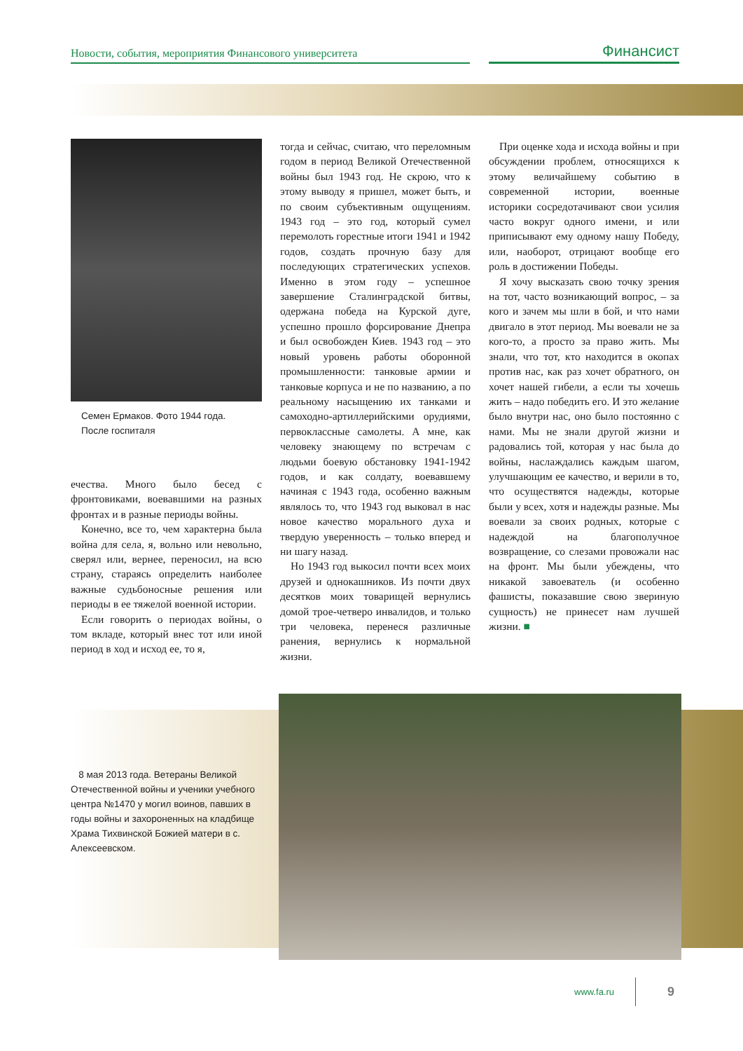Новости, события, мероприятия Финансового университета
Финансист
Семен Ермаков. Фото 1944 года.
После госпиталя
ечества. Много было бесед с фронтовиками, воевавшими на разных фронтах и в разные периоды войны.
Конечно, все то, чем характерна была война для села, я, вольно или невольно, сверял или, вернее, переносил, на всю страну, стараясь определить наиболее важные судьбоносные решения или периоды в ее тяжелой военной истории.
Если говорить о периодах войны, о том вкладе, который внес тот или иной период в ход и исход ее, то я,
тогда и сейчас, считаю, что переломным годом в период Великой Отечественной войны был 1943 год. Не скрою, что к этому выводу я пришел, может быть, и по своим субъективным ощущениям. 1943 год – это год, который сумел перемолоть горестные итоги 1941 и 1942 годов, создать прочную базу для последующих стратегических успехов. Именно в этом году – успешное завершение Сталинградской битвы, одержана победа на Курской дуге, успешно прошло форсирование Днепра и был освобожден Киев. 1943 год – это новый уровень работы оборонной промышленности: танковые армии и танковые корпуса и не по названию, а по реальному насыщению их танками и самоходно-артиллерийскими орудиями, первоклассные самолеты. А мне, как человеку знающему по встречам с людьми боевую обстановку 1941-1942 годов, и как солдату, воевавшему начиная с 1943 года, особенно важным являлось то, что 1943 год выковал в нас новое качество морального духа и твердую уверенность – только вперед и ни шагу назад.
Но 1943 год выкосил почти всех моих друзей и однокашников. Из почти двух десятков моих товарищей вернулись домой трое-четверо инвалидов, и только три человека, перенеся различные ранения, вернулись к нормальной жизни.
При оценке хода и исхода войны и при обсуждении проблем, относящихся к этому величайшему событию в современной истории, военные историки сосредотачивают свои усилия часто вокруг одного имени, и или приписывают ему одному нашу Победу, или, наоборот, отрицают вообще его роль в достижении Победы.
Я хочу высказать свою точку зрения на тот, часто возникающий вопрос, – за кого и зачем мы шли в бой, и что нами двигало в этот период. Мы воевали не за кого-то, а просто за право жить. Мы знали, что тот, кто находится в окопах против нас, как раз хочет обратного, он хочет нашей гибели, а если ты хочешь жить – надо победить его. И это желание было внутри нас, оно было постоянно с нами. Мы не знали другой жизни и радовались той, которая у нас была до войны, наслаждались каждым шагом, улучшающим ее качество, и верили в то, что осуществятся надежды, которые были у всех, хотя и надежды разные. Мы воевали за своих родных, которые с надеждой на благополучное возвращение, со слезами провожали нас на фронт. Мы были убеждены, что никакой завоеватель (и особенно фашисты, показавшие свою звериную сущность) не принесет нам лучшей жизни. ■
8 мая 2013 года. Ветераны Великой Отечественной войны и ученики учебного центра №1470 у могил воинов, павших в годы войны и захороненных на кладбище Храма Тихвинской Божией матери в с. Алексеевском.
www.fa.ru 9